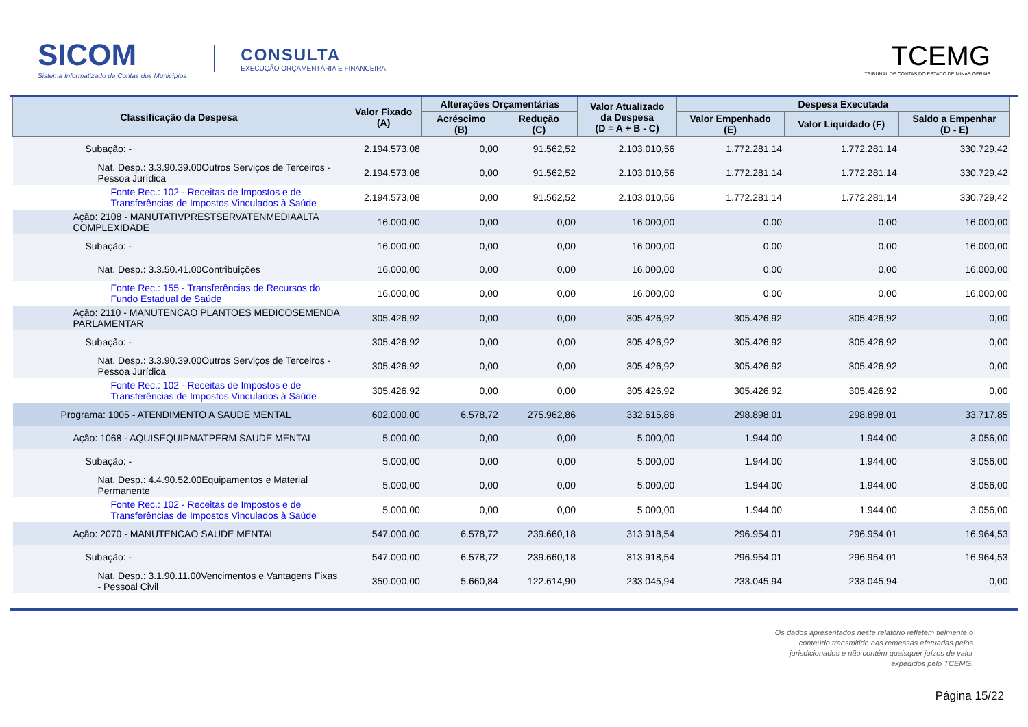SICOM
Sistema Informatizado de Contas dos Municípios
CONSULTA
EXECUÇÃO ORÇAMENTÁRIA E FINANCEIRA
TCEMG
TRIBUNAL DE CONTAS DO ESTADO DE MINAS GERAIS
| Classificação da Despesa | Valor Fixado (A) | Alterações Orçamentárias | | Valor Atualizado da Despesa (D = A + B - C) | Despesa Executada | | |
| --- | --- | --- | --- | --- | --- | --- | --- |
| | | Acréscimo (B) | Redução (C) | | Valor Empenhado (E) | Valor Liquidado (F) | Saldo a Empenhar (D - E) |
| Subação: - | 2.194.573,08 | 0,00 | 91.562,52 | 2.103.010,56 | 1.772.281,14 | 1.772.281,14 | 330.729,42 |
| Nat. Desp.: 3.3.90.39.00Outros Serviços de Terceiros - Pessoa Jurídica | 2.194.573,08 | 0,00 | 91.562,52 | 2.103.010,56 | 1.772.281,14 | 1.772.281,14 | 330.729,42 |
| Fonte Rec.: 102 - Receitas de Impostos e de Transferências de Impostos Vinculados à Saúde | 2.194.573,08 | 0,00 | 91.562,52 | 2.103.010,56 | 1.772.281,14 | 1.772.281,14 | 330.729,42 |
| Ação: 2108 - MANUTATIVPRESTSERVATENMEDIAALTA COMPLEXIDADE | 16.000,00 | 0,00 | 0,00 | 16.000,00 | 0,00 | 0,00 | 16.000,00 |
| Subação: - | 16.000,00 | 0,00 | 0,00 | 16.000,00 | 0,00 | 0,00 | 16.000,00 |
| Nat. Desp.: 3.3.50.41.00Contribuições | 16.000,00 | 0,00 | 0,00 | 16.000,00 | 0,00 | 0,00 | 16.000,00 |
| Fonte Rec.: 155 - Transferências de Recursos do Fundo Estadual de Saúde | 16.000,00 | 0,00 | 0,00 | 16.000,00 | 0,00 | 0,00 | 16.000,00 |
| Ação: 2110 - MANUTENCAO PLANTOES MEDICOSEMENDA PARLAMENTAR | 305.426,92 | 0,00 | 0,00 | 305.426,92 | 305.426,92 | 305.426,92 | 0,00 |
| Subação: - | 305.426,92 | 0,00 | 0,00 | 305.426,92 | 305.426,92 | 305.426,92 | 0,00 |
| Nat. Desp.: 3.3.90.39.00Outros Serviços de Terceiros - Pessoa Jurídica | 305.426,92 | 0,00 | 0,00 | 305.426,92 | 305.426,92 | 305.426,92 | 0,00 |
| Fonte Rec.: 102 - Receitas de Impostos e de Transferências de Impostos Vinculados à Saúde | 305.426,92 | 0,00 | 0,00 | 305.426,92 | 305.426,92 | 305.426,92 | 0,00 |
| Programa: 1005 - ATENDIMENTO A SAUDE MENTAL | 602.000,00 | 6.578,72 | 275.962,86 | 332.615,86 | 298.898,01 | 298.898,01 | 33.717,85 |
| Ação: 1068 - AQUISEQUIPMATPERM SAUDE MENTAL | 5.000,00 | 0,00 | 0,00 | 5.000,00 | 1.944,00 | 1.944,00 | 3.056,00 |
| Subação: - | 5.000,00 | 0,00 | 0,00 | 5.000,00 | 1.944,00 | 1.944,00 | 3.056,00 |
| Nat. Desp.: 4.4.90.52.00Equipamentos e Material Permanente | 5.000,00 | 0,00 | 0,00 | 5.000,00 | 1.944,00 | 1.944,00 | 3.056,00 |
| Fonte Rec.: 102 - Receitas de Impostos e de Transferências de Impostos Vinculados à Saúde | 5.000,00 | 0,00 | 0,00 | 5.000,00 | 1.944,00 | 1.944,00 | 3.056,00 |
| Ação: 2070 - MANUTENCAO SAUDE MENTAL | 547.000,00 | 6.578,72 | 239.660,18 | 313.918,54 | 296.954,01 | 296.954,01 | 16.964,53 |
| Subação: - | 547.000,00 | 6.578,72 | 239.660,18 | 313.918,54 | 296.954,01 | 296.954,01 | 16.964,53 |
| Nat. Desp.: 3.1.90.11.00Vencimentos e Vantagens Fixas - Pessoal Civil | 350.000,00 | 5.660,84 | 122.614,90 | 233.045,94 | 233.045,94 | 233.045,94 | 0,00 |
Os dados apresentados neste relatório refletem fielmente o
conteúdo transmitido nas remessas efetuadas pelos
jurisdicionados e não contém quaisquer juízos de valor
expedidos pelo TCEMG.
Página 15/22